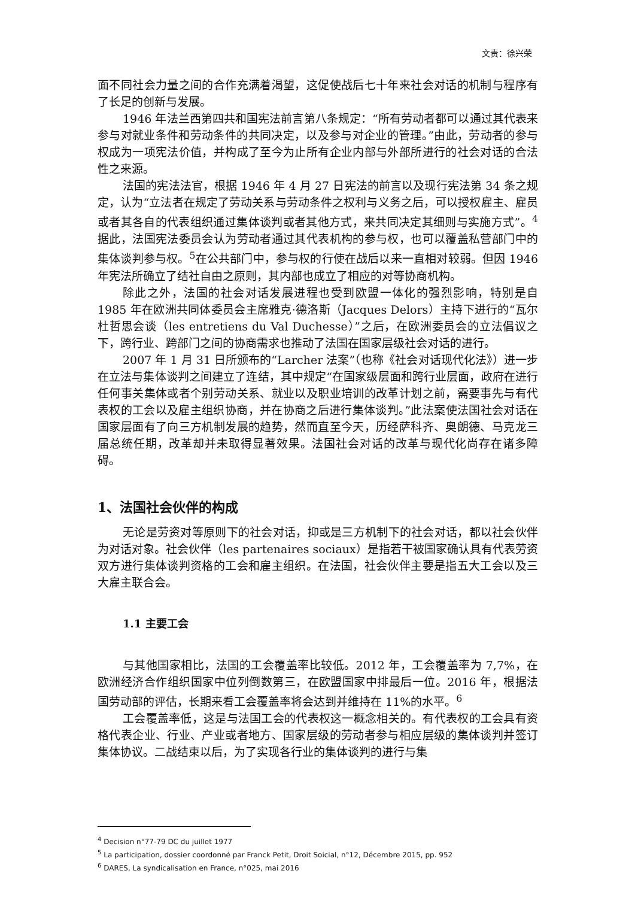文责：徐兴荣
面不同社会力量之间的合作充满着渴望，这促使战后七十年来社会对话的机制与程序有了长足的创新与发展。
1946 年法兰西第四共和国宪法前言第八条规定：“所有劳动者都可以通过其代表来参与对就业条件和劳动条件的共同决定，以及参与对企业的管理。”由此，劳动者的参与权成为一项宪法价值，并构成了至今为止所有企业内部与外部所进行的社会对话的合法性之来源。
法国的宪法法官，根据 1946 年 4 月 27 日宪法的前言以及现行宪法第 34 条之规定，认为“立法者在规定了劳动关系与劳动条件之权利与义务之后，可以授权雇主、雇员或者其各自的代表组织通过集体谈判或者其他方式，来共同决定其细则与实施方式”。<sup>4</sup>据此，法国宪法委员会认为劳动者通过其代表机构的参与权，也可以覆盖私营部门中的集体谈判参与权。<sup>5</sup>在公共部门中，参与权的行使在战后以来一直相对较弱。但因 1946 年宪法所确立了结社自由之原则，其内部也成立了相应的对等协商机构。
除此之外，法国的社会对话发展进程也受到欧盟一体化的强烈影响，特别是自 1985 年在欧洲共同体委员会主席雅克·德洛斯（Jacques Delors）主持下进行的“瓦尔杜哲思会谈（les entretiens du Val Duchesse）”之后，在欧洲委员会的立法倡议之下，跨行业、跨部门之间的协商需求也推动了法国在国家层级社会对话的进行。
2007 年 1 月 31 日所颁布的“Larcher 法案”（也称《社会对话现代化法》）进一步在立法与集体谈判之间建立了连结，其中规定“在国家级层面和跨行业层面，政府在进行任何事关集体或者个别劳动关系、就业以及职业培训的改革计划之前，需要事先与有代表权的工会以及雇主组织协商，并在协商之后进行集体谈判。”此法案使法国社会对话在国家层面有了向三方机制发展的趋势，然而直至今天，历经萨科齐、奥朗德、马克龙三届总统任期，改革却并未取得显著效果。法国社会对话的改革与现代化尚存在诸多障碍。
1、法国社会伙伴的构成
无论是劳资对等原则下的社会对话，抑或是三方机制下的社会对话，都以社会伙伴为对话对象。社会伙伴（les partenaires sociaux）是指若干被国家确认具有代表劳资双方进行集体谈判资格的工会和雇主组织。在法国，社会伙伴主要是指五大工会以及三大雇主联合会。
1.1 主要工会
与其他国家相比，法国的工会覆盖率比较低。2012 年，工会覆盖率为 7,7%，在欧洲经济合作组织国家中位列倒数第三，在欧盟国家中排最后一位。2016 年，根据法国劳动部的评估，长期来看工会覆盖率将会达到并维持在 11%的水平。<sup>6</sup>
工会覆盖率低，这是与法国工会的代表权这一概念相关的。有代表权的工会具有资格代表企业、行业、产业或者地方、国家层级的劳动者参与相应层级的集体谈判并签订集体协议。二战结束以后，为了实现各行业的集体谈判的进行与集
<sup>4</sup> Decision n°77-79 DC du juillet 1977
<sup>5</sup> La participation, dossier coordonné par Franck Petit, Droit Soicial, n°12, Décembre 2015, pp. 952
<sup>6</sup> DARES, La syndicalisation en France, n°025, mai 2016